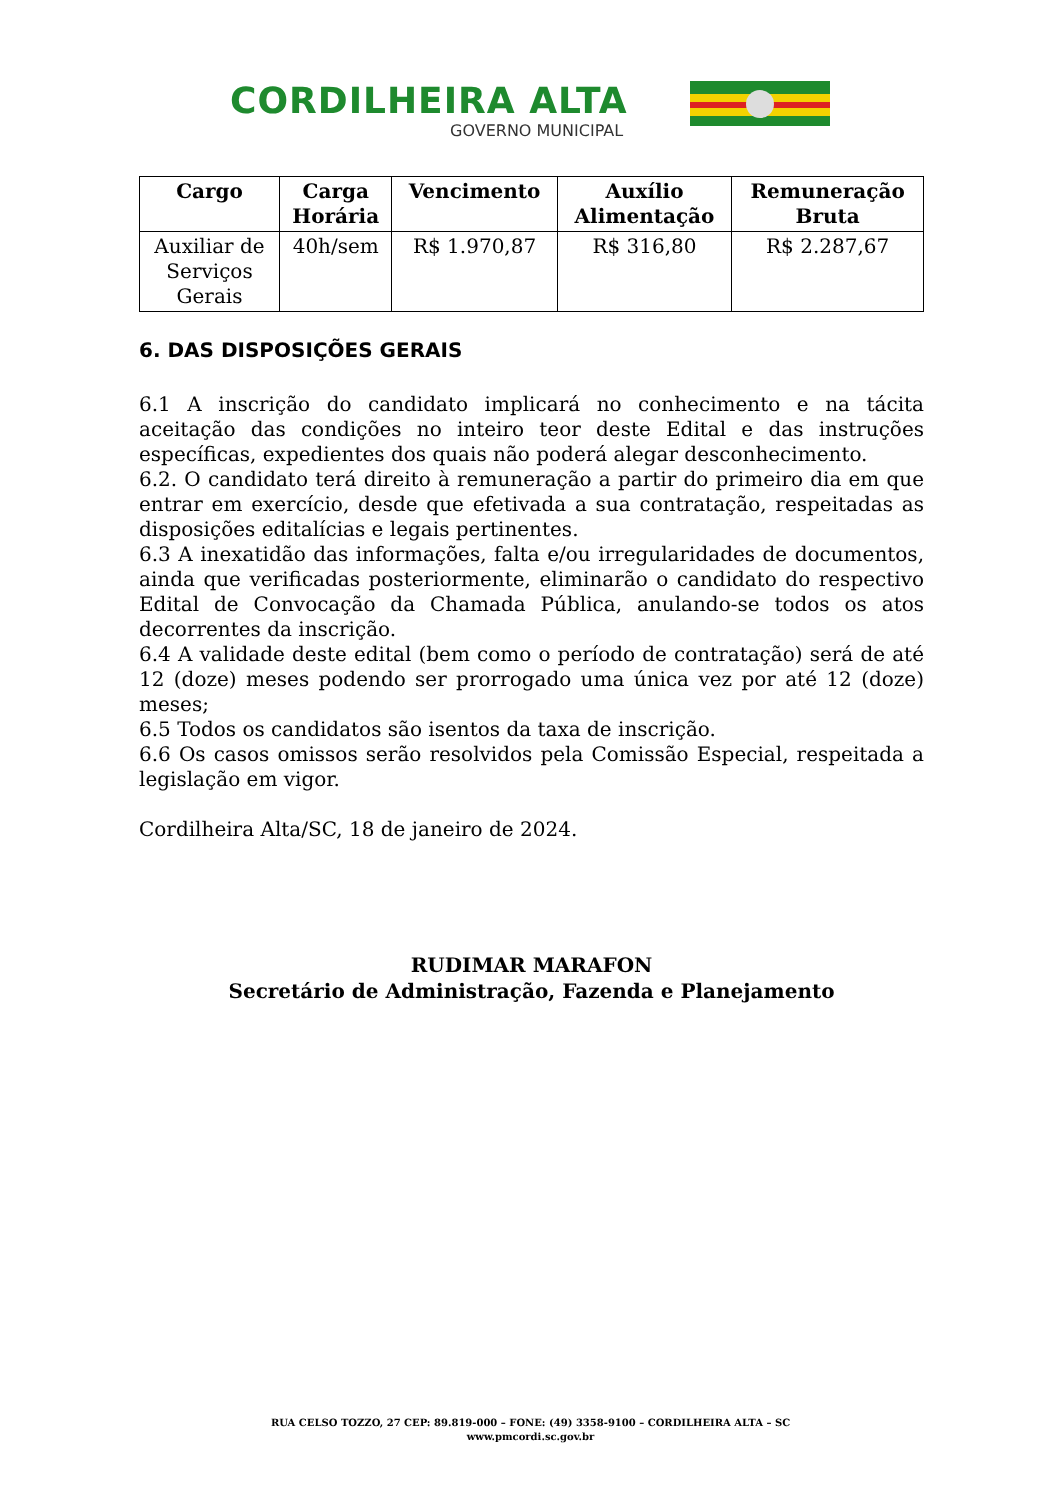CORDILHEIRA ALTA
GOVERNO MUNICIPAL
| Cargo | Carga Horária | Vencimento | Auxílio Alimentação | Remuneração Bruta |
| --- | --- | --- | --- | --- |
| Auxiliar de Serviços Gerais | 40h/sem | R$ 1.970,87 | R$ 316,80 | R$ 2.287,67 |
6. DAS DISPOSIÇÕES GERAIS
6.1 A inscrição do candidato implicará no conhecimento e na tácita aceitação das condições no inteiro teor deste Edital e das instruções específicas, expedientes dos quais não poderá alegar desconhecimento.
6.2. O candidato terá direito à remuneração a partir do primeiro dia em que entrar em exercício, desde que efetivada a sua contratação, respeitadas as disposições editalícias e legais pertinentes.
6.3 A inexatidão das informações, falta e/ou irregularidades de documentos, ainda que verificadas posteriormente, eliminarão o candidato do respectivo Edital de Convocação da Chamada Pública, anulando-se todos os atos decorrentes da inscrição.
6.4 A validade deste edital (bem como o período de contratação) será de até 12 (doze) meses podendo ser prorrogado uma única vez por até 12 (doze) meses;
6.5 Todos os candidatos são isentos da taxa de inscrição.
6.6 Os casos omissos serão resolvidos pela Comissão Especial, respeitada a legislação em vigor.
Cordilheira Alta/SC, 18 de janeiro de 2024.
RUDIMAR MARAFON
Secretário de Administração, Fazenda e Planejamento
RUA CELSO TOZZO, 27 CEP: 89.819-000 – FONE: (49) 3358-9100 – CORDILHEIRA ALTA – SC
www.pmcordi.sc.gov.br